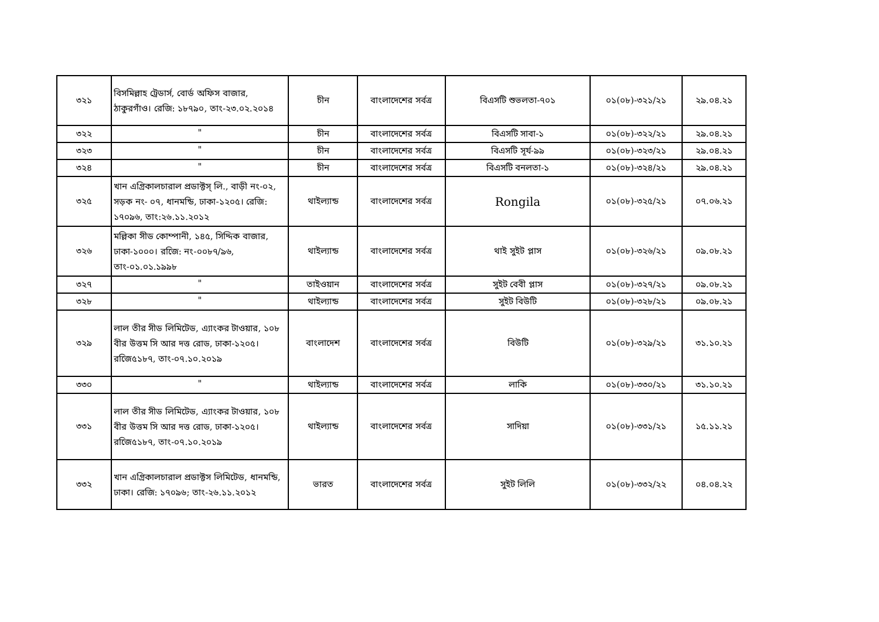| ৩২১ | বিসমিল্লাহ ট্রেডার্স, বোর্ড অফিস বাজার, ঠাকুরগাঁও। রেজি: ১৮৭৯০, তাং-২৩.০২.২০১৪ | চীন | বাংলাদেশের সর্বত্র | বিএসটি শুভলতা-৭০১ | ০১(০৮)-৩২১/২১ | ২৯.০৪.২১ |
| ৩২২ | " | চীন | বাংলাদেশের সর্বত্র | বিএসটি সাবা-১ | ০১(০৮)-৩২২/২১ | ২৯.০৪.২১ |
| ৩২৩ | " | চীন | বাংলাদেশের সর্বত্র | বিএসটি সূর্য-৯৯ | ০১(০৮)-৩২৩/২১ | ২৯.০৪.২১ |
| ৩২৪ | " | চীন | বাংলাদেশের সর্বত্র | বিএসটি বনলতা-১ | ০১(০৮)-৩২৪/২১ | ২৯.০৪.২১ |
| ৩২৫ | খান এগ্রিকালচারাল প্রডাক্টস্ লি., বাড়ী নং-০২, সড়ক নং- ০৭, ধানমন্ডি, ঢাকা-১২০৫। রেজি: ১৭০৯৬, তাং:২৬.১১.২০১২ | থাইল্যান্ড | বাংলাদেশের সর্বত্র | Rongila | ০১(০৮)-৩২৫/২১ | ০৭.০৬.২১ |
| ৩২৬ | মল্লিকা সীড কোম্পানী, ১৪৫, সিদ্দিক বাজার, ঢাকা-১০০০। রজেি: নং-০০৮৭/৯৬, তাং-০১.০১.১৯৯৮ | থাইল্যান্ড | বাংলাদেশের সর্বত্র | থাই সুইট প্লাস | ০১(০৮)-৩২৬/২১ | ০৯.০৮.২১ |
| ৩২৭ | " | তাইওয়ান | বাংলাদেশের সর্বত্র | সুইট বেবী প্লাস | ০১(০৮)-৩২৭/২১ | ০৯.০৮.২১ |
| ৩২৮ | " | থাইল্যান্ড | বাংলাদেশের সর্বত্র | সুইট বিউটি | ০১(০৮)-৩২৮/২১ | ০৯.০৮.২১ |
| ৩২৯ | লাল তীর সীড লিমিটেড, এ্যাংকর টাওয়ার, ১০৮ বীর উত্তম সি আর দত্ত রোড, ঢাকা-১২০৫। রজেি৫১৮৭, তাং-০৭.১০.২০১৯ | বাংলাদেশ | বাংলাদেশের সর্বত্র | বিউটি | ০১(০৮)-৩২৯/২১ | ৩১.১০.২১ |
| ৩৩০ | " | থাইল্যান্ড | বাংলাদেশের সর্বত্র | লাকি | ০১(০৮)-৩৩০/২১ | ৩১.১০.২১ |
| ৩৩১ | লাল তীর সীড লিমিটেড, এ্যাংকর টাওয়ার, ১০৮ বীর উত্তম সি আর দত্ত রোড, ঢাকা-১২০৫। রজেি৫১৮৭, তাং-০৭.১০.২০১৯ | থাইল্যান্ড | বাংলাদেশের সর্বত্র | সাদিয়া | ০১(০৮)-৩৩১/২১ | ১৫.১১.২১ |
| ৩৩২ | খান এগ্রিকালচারাল প্রডাক্টস লিমিটেড, ধানমন্ডি, ঢাকা। রেজি: ১৭০৯৬; তাং-২৬.১১.২০১২ | ভারত | বাংলাদেশের সর্বত্র | সুইট লিলি | ০১(০৮)-৩৩২/২২ | ০৪.০৪.২২ |